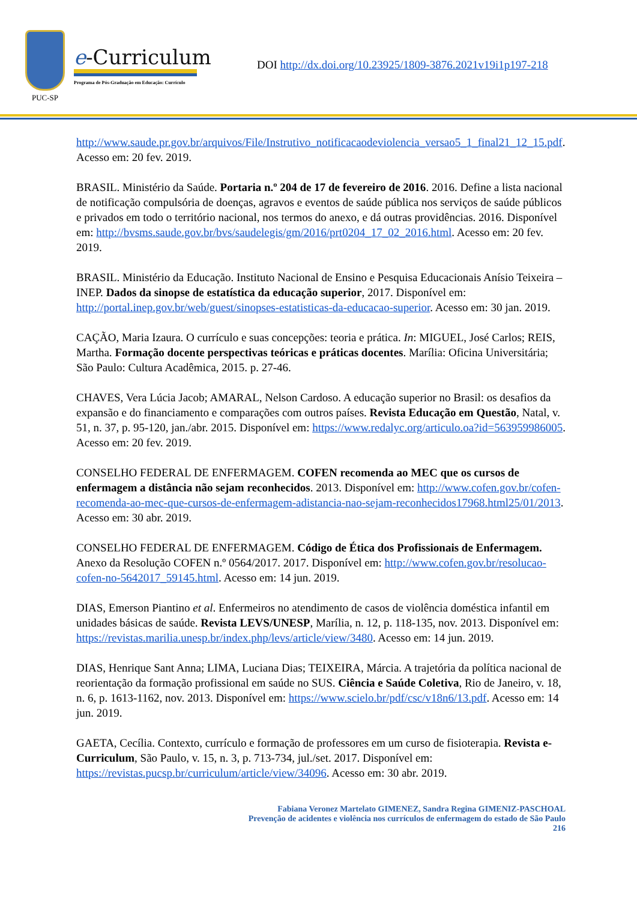PUC-SP
e-Curriculum
Programa de Pós-Graduação em Educação: Currículo
DOI http://dx.doi.org/10.23925/1809-3876.2021v19i1p197-218
http://www.saude.pr.gov.br/arquivos/File/Instrutivo_notificacaodeviolencia_versao5_1_final21_12_15.pdf. Acesso em: 20 fev. 2019.
BRASIL. Ministério da Saúde. Portaria n.º 204 de 17 de fevereiro de 2016. 2016. Define a lista nacional de notificação compulsória de doenças, agravos e eventos de saúde pública nos serviços de saúde públicos e privados em todo o território nacional, nos termos do anexo, e dá outras providências. 2016. Disponível em: http://bvsms.saude.gov.br/bvs/saudelegis/gm/2016/prt0204_17_02_2016.html. Acesso em: 20 fev. 2019.
BRASIL. Ministério da Educação. Instituto Nacional de Ensino e Pesquisa Educacionais Anísio Teixeira – INEP. Dados da sinopse de estatística da educação superior, 2017. Disponível em: http://portal.inep.gov.br/web/guest/sinopses-estatisticas-da-educacao-superior. Acesso em: 30 jan. 2019.
CAÇÃO, Maria Izaura. O currículo e suas concepções: teoria e prática. In: MIGUEL, José Carlos; REIS, Martha. Formação docente perspectivas teóricas e práticas docentes. Marília: Oficina Universitária; São Paulo: Cultura Acadêmica, 2015. p. 27-46.
CHAVES, Vera Lúcia Jacob; AMARAL, Nelson Cardoso. A educação superior no Brasil: os desafios da expansão e do financiamento e comparações com outros países. Revista Educação em Questão, Natal, v. 51, n. 37, p. 95-120, jan./abr. 2015. Disponível em: https://www.redalyc.org/articulo.oa?id=563959986005. Acesso em: 20 fev. 2019.
CONSELHO FEDERAL DE ENFERMAGEM. COFEN recomenda ao MEC que os cursos de enfermagem a distância não sejam reconhecidos. 2013. Disponível em: http://www.cofen.gov.br/cofen-recomenda-ao-mec-que-cursos-de-enfermagem-adistancia-nao-sejam-reconhecidos17968.html25/01/2013. Acesso em: 30 abr. 2019.
CONSELHO FEDERAL DE ENFERMAGEM. Código de Ética dos Profissionais de Enfermagem. Anexo da Resolução COFEN n.º 0564/2017. 2017. Disponível em: http://www.cofen.gov.br/resolucao-cofen-no-5642017_59145.html. Acesso em: 14 jun. 2019.
DIAS, Emerson Piantino et al. Enfermeiros no atendimento de casos de violência doméstica infantil em unidades básicas de saúde. Revista LEVS/UNESP, Marília, n. 12, p. 118-135, nov. 2013. Disponível em: https://revistas.marilia.unesp.br/index.php/levs/article/view/3480. Acesso em: 14 jun. 2019.
DIAS, Henrique Sant Anna; LIMA, Luciana Dias; TEIXEIRA, Márcia. A trajetória da política nacional de reorientação da formação profissional em saúde no SUS. Ciência e Saúde Coletiva, Rio de Janeiro, v. 18, n. 6, p. 1613-1162, nov. 2013. Disponível em: https://www.scielo.br/pdf/csc/v18n6/13.pdf. Acesso em: 14 jun. 2019.
GAETA, Cecília. Contexto, currículo e formação de professores em um curso de fisioterapia. Revista e-Curriculum, São Paulo, v. 15, n. 3, p. 713-734, jul./set. 2017. Disponível em: https://revistas.pucsp.br/curriculum/article/view/34096. Acesso em: 30 abr. 2019.
Fabiana Veronez Martelato GIMENEZ, Sandra Regina GIMENIZ-PASCHOAL
Prevenção de acidentes e violência nos currículos de enfermagem do estado de São Paulo
216